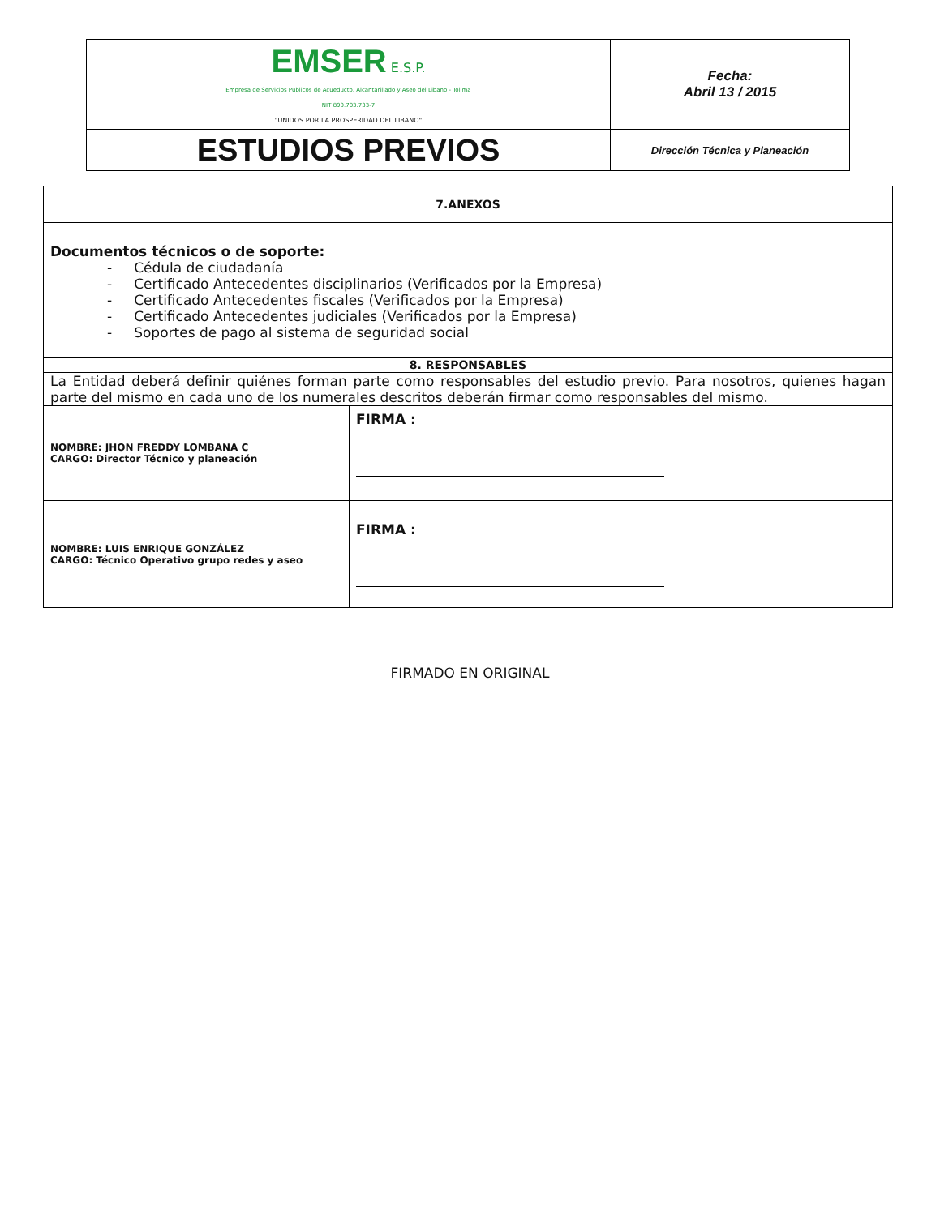| EMSER E.S.P. Empresa de Servicios Publicos de Acueducto, Alcantarillado y Aseo del Libano - Tolima NIT 890.703.733-7 "UNIDOS POR LA PROSPERIDAD DEL LIBANO" | Fecha: Abril 13 / 2015 |
| ESTUDIOS PREVIOS | Dirección Técnica y Planeación |
| 7.ANEXOS | |
| Documentos técnicos o de soporte: - Cédula de ciudadanía - Certificado Antecedentes disciplinarios (Verificados por la Empresa) - Certificado Antecedentes fiscales (Verificados por la Empresa) - Certificado Antecedentes judiciales (Verificados por la Empresa) - Soportes de pago al sistema de seguridad social | |
| 8. RESPONSABLES | |
| La Entidad deberá definir quiénes forman parte como responsables del estudio previo. Para nosotros, quienes hagan parte del mismo en cada uno de los numerales descritos deberán firmar como responsables del mismo. | |
| NOMBRE: JHON FREDDY LOMBANA C CARGO: Director Técnico y planeación | FIRMA : |
| NOMBRE: LUIS ENRIQUE GONZÁLEZ CARGO: Técnico Operativo grupo redes y aseo | FIRMA : |
FIRMADO EN ORIGINAL